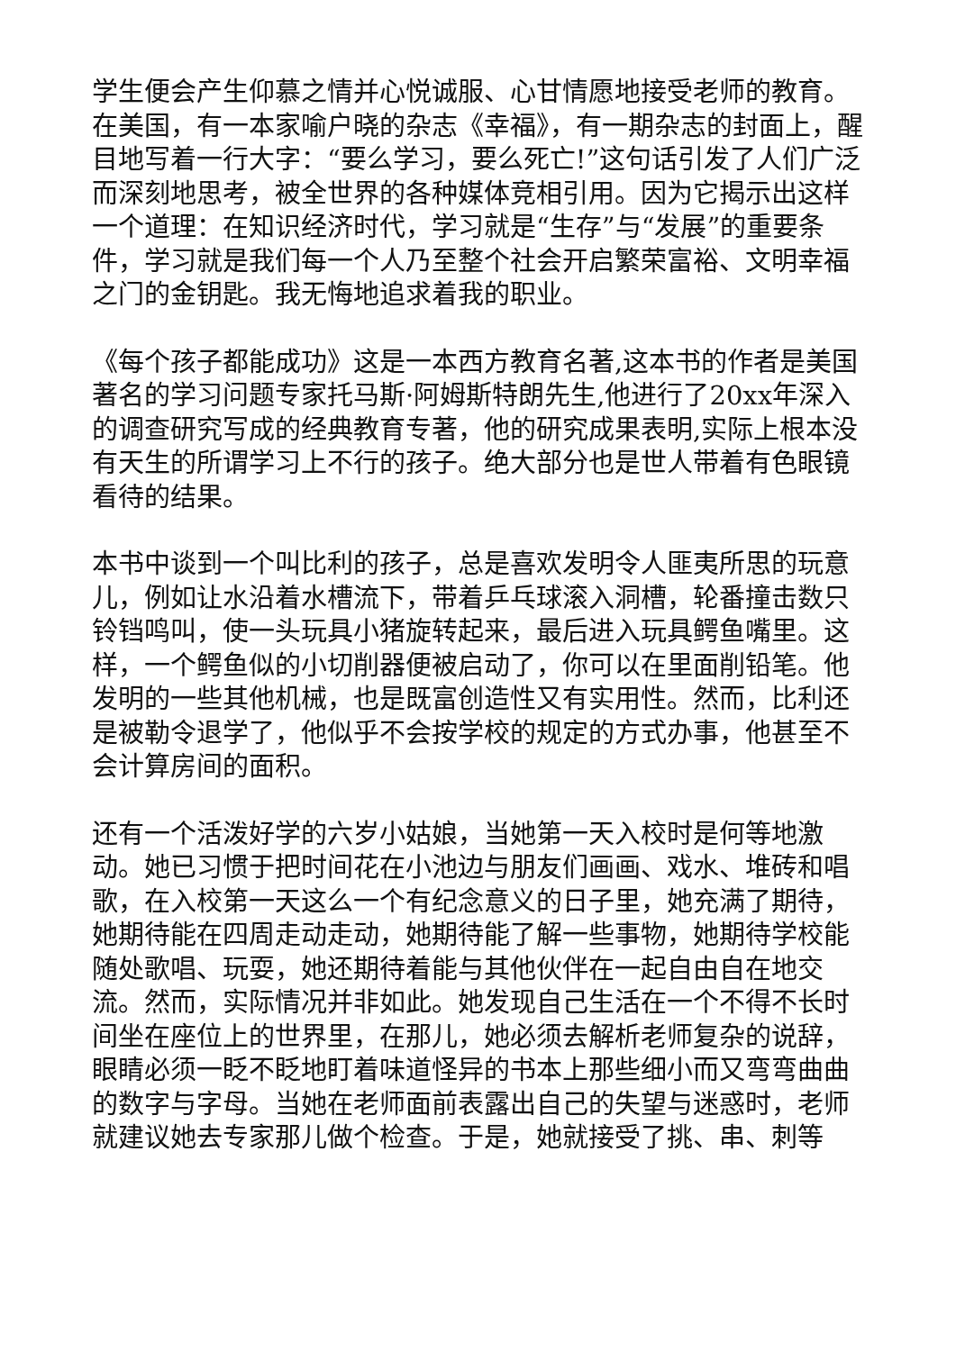学生便会产生仰慕之情并心悦诚服、心甘情愿地接受老师的教育。在美国，有一本家喻户晓的杂志《幸福》，有一期杂志的封面上，醒目地写着一行大字：“要么学习，要么死亡!”这句话引发了人们广泛而深刻地思考，被全世界的各种媒体竞相引用。因为它揭示出这样一个道理：在知识经济时代，学习就是“生存”与“发展”的重要条件，学习就是我们每一个人乃至整个社会开启繁荣富裕、文明幸福之门的金钥匙。我无悔地追求着我的职业。
《每个孩子都能成功》这是一本西方教育名著,这本书的作者是美国著名的学习问题专家托马斯·阿姆斯特朗先生,他进行了20xx年深入的调查研究写成的经典教育专著，他的研究成果表明,实际上根本没有天生的所谓学习上不行的孩子。绝大部分也是世人带着有色眼镜看待的结果。
本书中谈到一个叫比利的孩子，总是喜欢发明令人匪夷所思的玩意儿，例如让水沿着水槽流下，带着乒乓球滚入洞槽，轮番撞击数只铃铛鸣叫，使一头玩具小猪旋转起来，最后进入玩具鳄鱼嘴里。这样，一个鳄鱼似的小切削器便被启动了，你可以在里面削铅笔。他发明的一些其他机械，也是既富创造性又有实用性。然而，比利还是被勒令退学了，他似乎不会按学校的规定的方式办事，他甚至不会计算房间的面积。
还有一个活泼好学的六岁小姑娘，当她第一天入校时是何等地激动。她已习惯于把时间花在小池边与朋友们画画、戏水、堆砖和唱歌，在入校第一天这么一个有纪念意义的日子里，她充满了期待，她期待能在四周走动走动，她期待能了解一些事物，她期待学校能随处歌唱、玩耍，她还期待着能与其他伙伴在一起自由自在地交流。然而，实际情况并非如此。她发现自己生活在一个不得不长时间坐在座位上的世界里，在那儿，她必须去解析老师复杂的说辞，眼睛必须一眨不眨地盯着味道怪异的书本上那些细小而又弯弯曲曲的数字与字母。当她在老师面前表露出自己的失望与迷惑时，老师就建议她去专家那儿做个检查。于是，她就接受了挑、串、刺等